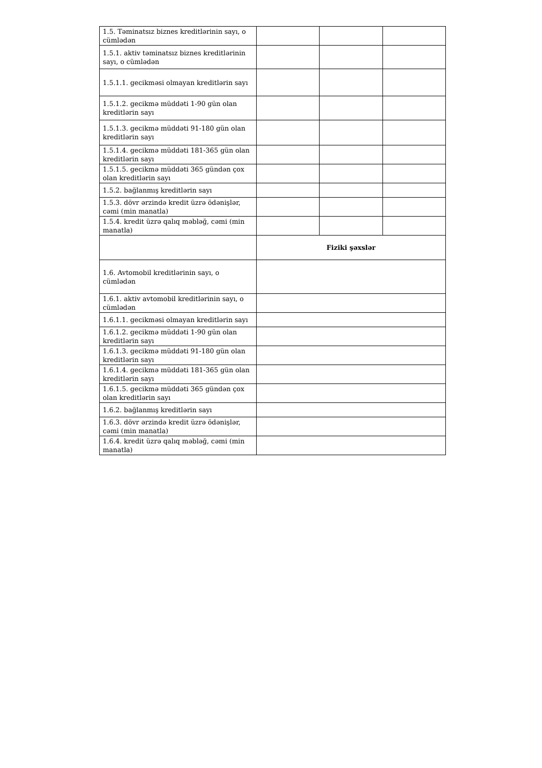| 1.5. Təminatsız biznes kreditlərinin sayı, o cümlədən | | | |
| 1.5.1. aktiv təminatsız biznes kreditlərinin sayı, o cümlədən | | | |
| 1.5.1.1. gecikməsi olmayan kreditlərin sayı | | | |
| 1.5.1.2. gecikmə müddəti 1-90 gün olan kreditlərin sayı | | | |
| 1.5.1.3. gecikmə müddəti 91-180 gün olan kreditlərin sayı | | | |
| 1.5.1.4. gecikmə müddəti 181-365 gün olan kreditlərin sayı | | | |
| 1.5.1.5. gecikmə müddəti 365 gündən çox olan kreditlərin sayı | | | |
| 1.5.2. bağlanmış kreditlərin sayı | | | |
| 1.5.3. dövr ərzində kredit üzrə ödənişlər, cəmi (min manatla) | | | |
| 1.5.4. kredit üzrə qalıq məbləğ, cəmi (min manatla) | | | |
| | Fiziki şəxslər | | |
| 1.6. Avtomobil kreditlərinin sayı, o cümlədən | | | |
| 1.6.1. aktiv avtomobil kreditlərinin sayı, o cümlədən | | | |
| 1.6.1.1. gecikməsi olmayan kreditlərin sayı | | | |
| 1.6.1.2. gecikmə müddəti 1-90 gün olan kreditlərin sayı | | | |
| 1.6.1.3. gecikmə müddəti 91-180 gün olan kreditlərin sayı | | | |
| 1.6.1.4. gecikmə müddəti 181-365 gün olan kreditlərin sayı | | | |
| 1.6.1.5. gecikmə müddəti 365 gündən çox olan kreditlərin sayı | | | |
| 1.6.2. bağlanmış kreditlərin sayı | | | |
| 1.6.3. dövr ərzində kredit üzrə ödənişlər, cəmi (min manatla) | | | |
| 1.6.4. kredit üzrə qalıq məbləğ, cəmi (min manatla) | | | |